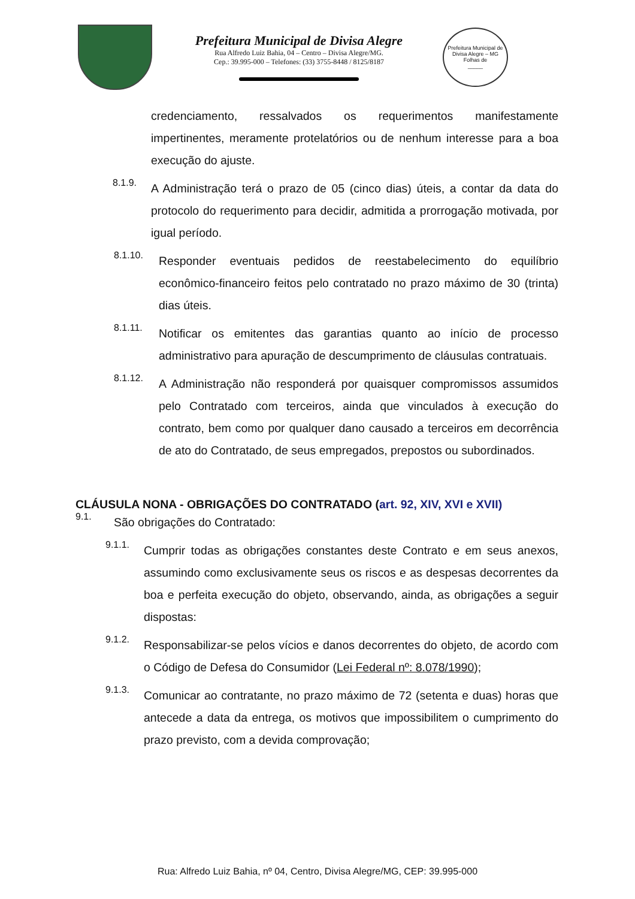Prefeitura Municipal de Divisa Alegre
Rua Alfredo Luiz Bahia, 04 – Centro – Divisa Alegre/MG.
Cep.: 39.995-000 – Telefones: (33) 3755-8448 / 8125/8187
Prefeitura Municipal de Divisa Alegre – MG
Folhas de
_____
credenciamento, ressalvados os requerimentos manifestamente impertinentes, meramente protelatórios ou de nenhum interesse para a boa execução do ajuste.
8.1.9.
A Administração terá o prazo de 05 (cinco dias) úteis, a contar da data do protocolo do requerimento para decidir, admitida a prorrogação motivada, por igual período.
8.1.10.
Responder eventuais pedidos de reestabelecimento do equilíbrio econômico-financeiro feitos pelo contratado no prazo máximo de 30 (trinta) dias úteis.
8.1.11.
Notificar os emitentes das garantias quanto ao início de processo administrativo para apuração de descumprimento de cláusulas contratuais.
8.1.12.
A Administração não responderá por quaisquer compromissos assumidos pelo Contratado com terceiros, ainda que vinculados à execução do contrato, bem como por qualquer dano causado a terceiros em decorrência de ato do Contratado, de seus empregados, prepostos ou subordinados.
CLÁUSULA NONA - OBRIGAÇÕES DO CONTRATADO (art. 92, XIV, XVI e XVII)
9.1.
São obrigações do Contratado:
9.1.1.
Cumprir todas as obrigações constantes deste Contrato e em seus anexos, assumindo como exclusivamente seus os riscos e as despesas decorrentes da boa e perfeita execução do objeto, observando, ainda, as obrigações a seguir dispostas:
9.1.2.
Responsabilizar-se pelos vícios e danos decorrentes do objeto, de acordo com o Código de Defesa do Consumidor (Lei Federal nº: 8.078/1990);
9.1.3.
Comunicar ao contratante, no prazo máximo de 72 (setenta e duas) horas que antecede a data da entrega, os motivos que impossibilitem o cumprimento do prazo previsto, com a devida comprovação;
Rua: Alfredo Luiz Bahia, nº 04, Centro, Divisa Alegre/MG, CEP: 39.995-000